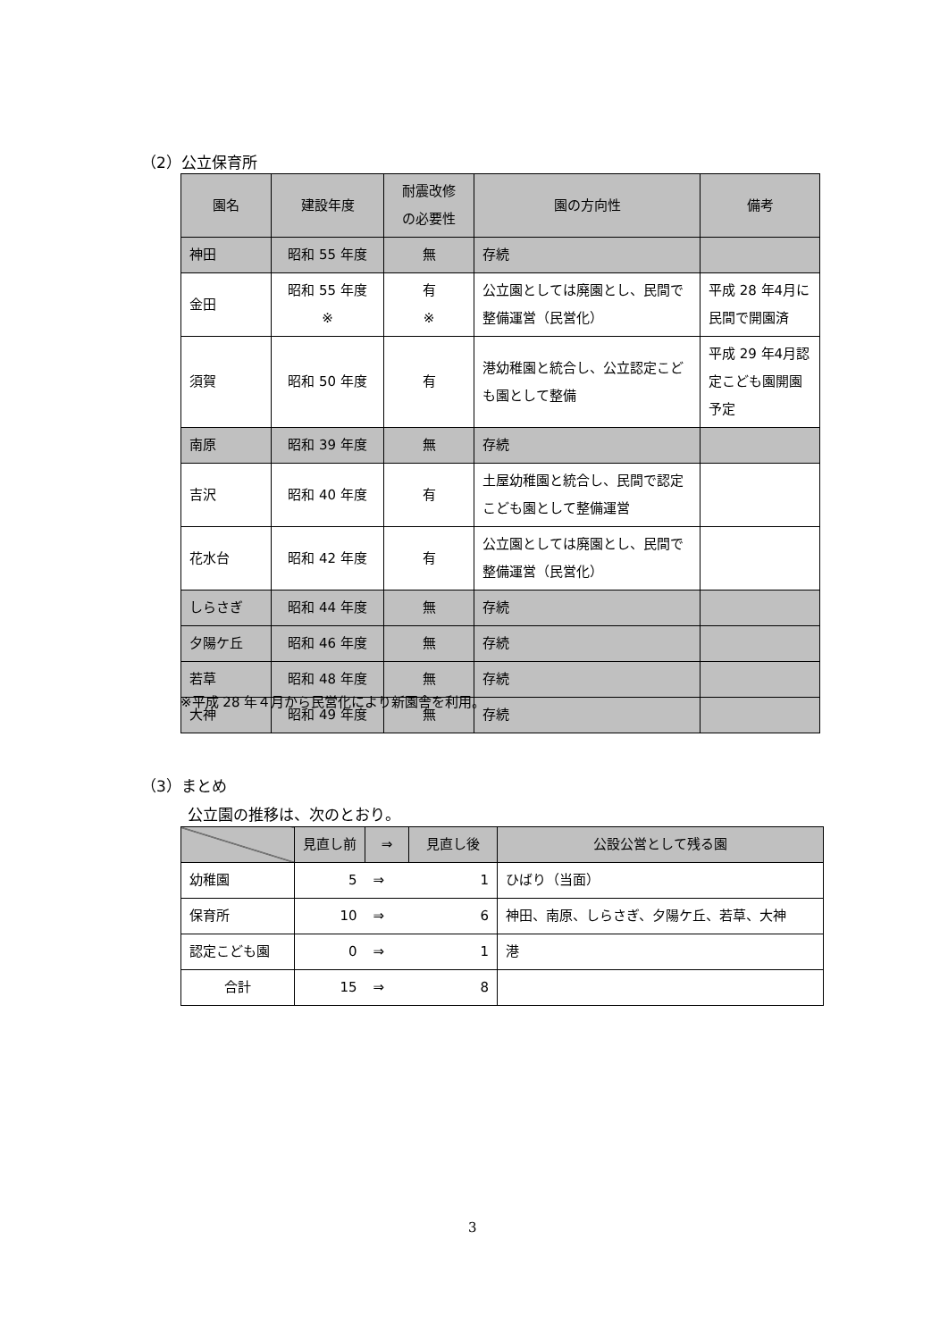（2）公立保育所
| 園名 | 建設年度 | 耐震改修 の必要性 | 園の方向性 | 備考 |
| --- | --- | --- | --- | --- |
| 神田 | 昭和 55 年度 | 無 | 存続 | |
| 金田 | 昭和 55 年度 ※ | 有 ※ | 公立園としては廃園とし、民間で整備運営（民営化） | 平成 28 年4月に民間で開園済 |
| 須賀 | 昭和 50 年度 | 有 | 港幼稚園と統合し、公立認定こども園として整備 | 平成 29 年4月認定こども園開園予定 |
| 南原 | 昭和 39 年度 | 無 | 存続 | |
| 吉沢 | 昭和 40 年度 | 有 | 土屋幼稚園と統合し、民間で認定こども園として整備運営 | |
| 花水台 | 昭和 42 年度 | 有 | 公立園としては廃園とし、民間で整備運営（民営化） | |
| しらさぎ | 昭和 44 年度 | 無 | 存続 | |
| 夕陽ケ丘 | 昭和 46 年度 | 無 | 存続 | |
| 若草 | 昭和 48 年度 | 無 | 存続 | |
| 大神 | 昭和 49 年度 | 無 | 存続 | |
※平成 28 年４月から民営化により新園舎を利用。
（3）まとめ
公立園の推移は、次のとおり。
| | 見直し前 | ⇒ | 見直し後 | 公設公営として残る園 |
| --- | --- | --- | --- | --- |
| 幼稚園 | 5 | ⇒ | 1 | ひばり（当面） |
| 保育所 | 10 | ⇒ | 6 | 神田、南原、しらさぎ、夕陽ケ丘、若草、大神 |
| 認定こども園 | 0 | ⇒ | 1 | 港 |
| 合計 | 15 | ⇒ | 8 | |
3